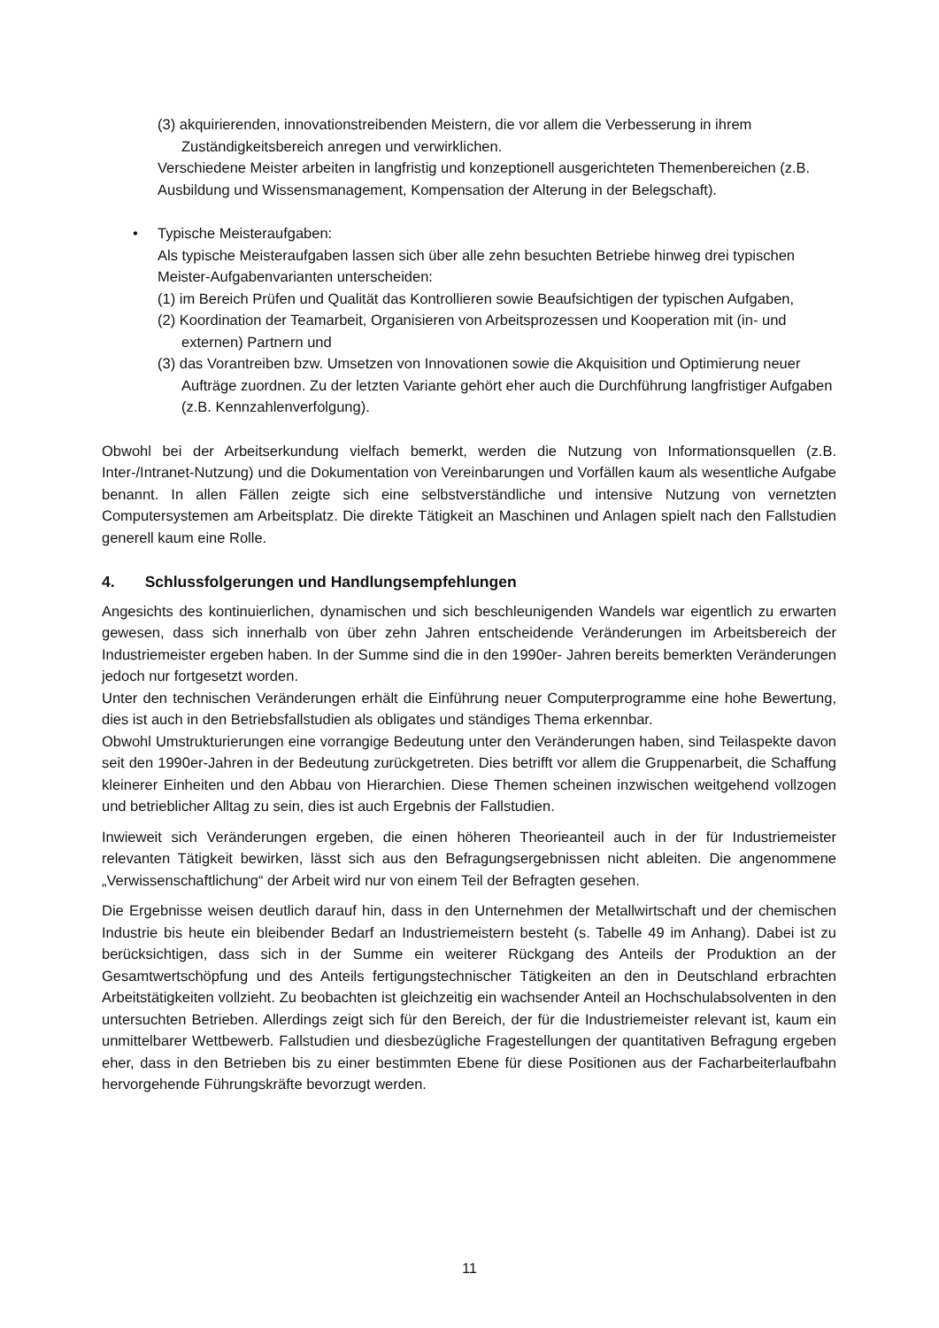(3) akquirierenden, innovationstreibenden Meistern, die vor allem die Verbesserung in ihrem Zuständigkeitsbereich anregen und verwirklichen.
Verschiedene Meister arbeiten in langfristig und konzeptionell ausgerichteten Themenbereichen (z.B. Ausbildung und Wissensmanagement, Kompensation der Alterung in der Belegschaft).
• Typische Meisteraufgaben:
Als typische Meisteraufgaben lassen sich über alle zehn besuchten Betriebe hinweg drei typischen Meister-Aufgabenvarianten unterscheiden:
(1) im Bereich Prüfen und Qualität das Kontrollieren sowie Beaufsichtigen der typischen Aufgaben,
(2) Koordination der Teamarbeit, Organisieren von Arbeitsprozessen und Kooperation mit (in- und externen) Partnern und
(3) das Vorantreiben bzw. Umsetzen von Innovationen sowie die Akquisition und Optimierung neuer Aufträge zuordnen. Zu der letzten Variante gehört eher auch die Durchführung langfristiger Aufgaben (z.B. Kennzahlenverfolgung).
Obwohl bei der Arbeitserkundung vielfach bemerkt, werden die Nutzung von Informationsquellen (z.B. Inter-/Intranet-Nutzung) und die Dokumentation von Vereinbarungen und Vorfällen kaum als wesentliche Aufgabe benannt. In allen Fällen zeigte sich eine selbstverständliche und intensive Nutzung von vernetzten Computersystemen am Arbeitsplatz. Die direkte Tätigkeit an Maschinen und Anlagen spielt nach den Fallstudien generell kaum eine Rolle.
4. Schlussfolgerungen und Handlungsempfehlungen
Angesichts des kontinuierlichen, dynamischen und sich beschleunigenden Wandels war eigentlich zu erwarten gewesen, dass sich innerhalb von über zehn Jahren entscheidende Veränderungen im Arbeitsbereich der Industriemeister ergeben haben. In der Summe sind die in den 1990er- Jahren bereits bemerkten Veränderungen jedoch nur fortgesetzt worden.
Unter den technischen Veränderungen erhält die Einführung neuer Computerprogramme eine hohe Bewertung, dies ist auch in den Betriebsfallstudien als obligates und ständiges Thema erkennbar.
Obwohl Umstrukturierungen eine vorrangige Bedeutung unter den Veränderungen haben, sind Teilaspekte davon seit den 1990er-Jahren in der Bedeutung zurückgetreten. Dies betrifft vor allem die Gruppenarbeit, die Schaffung kleinerer Einheiten und den Abbau von Hierarchien. Diese Themen scheinen inzwischen weitgehend vollzogen und betrieblicher Alltag zu sein, dies ist auch Ergebnis der Fallstudien.
Inwieweit sich Veränderungen ergeben, die einen höheren Theorieanteil auch in der für Industriemeister relevanten Tätigkeit bewirken, lässt sich aus den Befragungsergebnissen nicht ableiten. Die angenommene „Verwissenschaftlichung“ der Arbeit wird nur von einem Teil der Befragten gesehen.
Die Ergebnisse weisen deutlich darauf hin, dass in den Unternehmen der Metallwirtschaft und der chemischen Industrie bis heute ein bleibender Bedarf an Industriemeistern besteht (s. Tabelle 49 im Anhang). Dabei ist zu berücksichtigen, dass sich in der Summe ein weiterer Rückgang des Anteils der Produktion an der Gesamtwertschöpfung und des Anteils fertigungstechnischer Tätigkeiten an den in Deutschland erbrachten Arbeitstätigkeiten vollzieht. Zu beobachten ist gleichzeitig ein wachsender Anteil an Hochschulabsolventen in den untersuchten Betrieben. Allerdings zeigt sich für den Bereich, der für die Industriemeister relevant ist, kaum ein unmittelbarer Wettbewerb. Fallstudien und diesbezügliche Fragestellungen der quantitativen Befragung ergeben eher, dass in den Betrieben bis zu einer bestimmten Ebene für diese Positionen aus der Facharbeiterlaufbahn hervorgehende Führungskräfte bevorzugt werden.
11